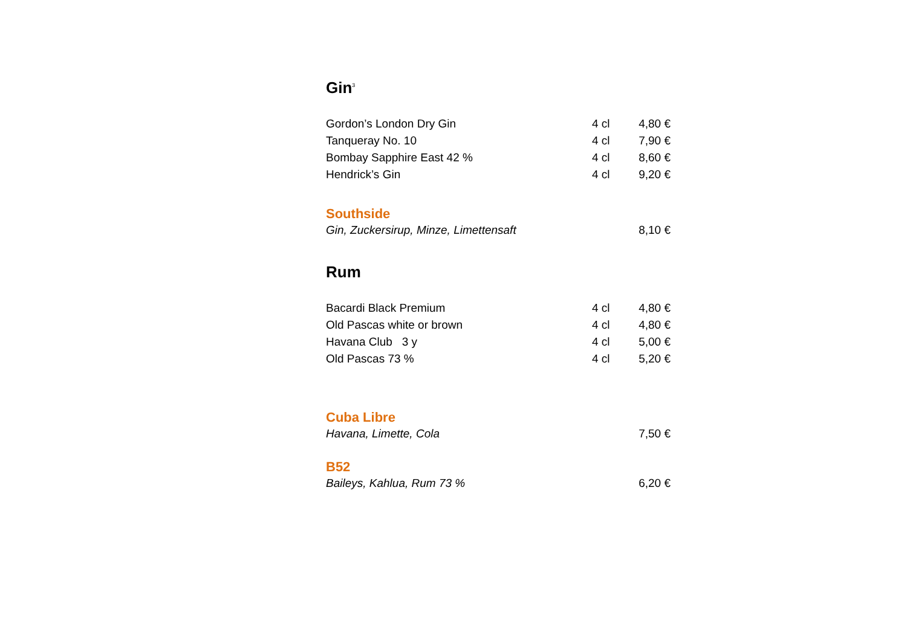Gin<sup>3</sup>
| Gordon’s London Dry Gin | 4 cl | 4,80 € |
| Tanqueray No. 10 | 4 cl | 7,90 € |
| Bombay Sapphire East 42 % | 4 cl | 8,60 € |
| Hendrick’s Gin | 4 cl | 9,20 € |
Southside
| Gin, Zuckersirup, Minze, Limettensaft | | 8,10 € |
Rum
| Bacardi Black Premium | 4 cl | 4,80 € |
| Old Pascas white or brown | 4 cl | 4,80 € |
| Havana Club 3 y | 4 cl | 5,00 € |
| Old Pascas 73 % | 4 cl | 5,20 € |
Cuba Libre
| Havana, Limette, Cola | | 7,50 € |
B52
| Baileys, Kahlua, Rum 73 % | | 6,20 € |